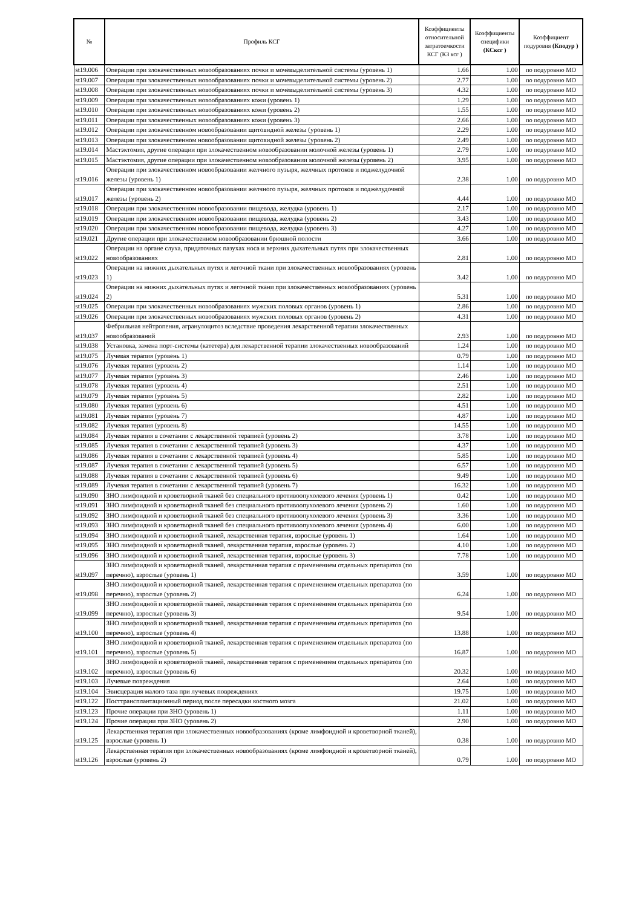| № | Профиль КСГ | Коэффициенты относительной затратоемкости КСГ (КЗ ксг ) | Коэффициенты специфики (КСксг ) | Коэффициент подуровня (Кподур ) |
| --- | --- | --- | --- | --- |
| st19.006 | Операции при злокачественных новообразованиях почки и мочевыделительной системы (уровень 1) | 1.66 | 1.00 | по подуровню МО |
| st19.007 | Операции при злокачественных новообразованиях почки и мочевыделительной системы (уровень 2) | 2.77 | 1.00 | по подуровню МО |
| st19.008 | Операции при злокачественных новообразованиях почки и мочевыделительной системы (уровень 3) | 4.32 | 1.00 | по подуровню МО |
| st19.009 | Операции при злокачественных новообразованиях кожи (уровень 1) | 1.29 | 1.00 | по подуровню МО |
| st19.010 | Операции при злокачественных новообразованиях кожи (уровень 2) | 1.55 | 1.00 | по подуровню МО |
| st19.011 | Операции при злокачественных новообразованиях кожи (уровень 3) | 2.66 | 1.00 | по подуровню МО |
| st19.012 | Операции при злокачественном новообразовании щитовидной железы (уровень 1) | 2.29 | 1.00 | по подуровню МО |
| st19.013 | Операции при злокачественном новообразовании щитовидной железы (уровень 2) | 2.49 | 1.00 | по подуровню МО |
| st19.014 | Мастэктомия, другие операции при злокачественном новообразовании молочной железы (уровень 1) | 2.79 | 1.00 | по подуровню МО |
| st19.015 | Мастэктомия, другие операции при злокачественном новообразовании молочной железы (уровень 2) | 3.95 | 1.00 | по подуровню МО |
| st19.016 | Операции при злокачественном новообразовании желчного пузыря, желчных протоков и поджелудочной железы (уровень 1) | 2.38 | 1.00 | по подуровню МО |
| st19.017 | Операции при злокачественном новообразовании желчного пузыря, желчных протоков и поджелудочной железы (уровень 2) | 4.44 | 1.00 | по подуровню МО |
| st19.018 | Операции при злокачественном новообразовании пищевода, желудка (уровень 1) | 2.17 | 1.00 | по подуровню МО |
| st19.019 | Операции при злокачественном новообразовании пищевода, желудка (уровень 2) | 3.43 | 1.00 | по подуровню МО |
| st19.020 | Операции при злокачественном новообразовании пищевода, желудка (уровень 3) | 4.27 | 1.00 | по подуровню МО |
| st19.021 | Другие операции при злокачественном новообразовании брюшной полости | 3.66 | 1.00 | по подуровню МО |
| st19.022 | Операции на органе слуха, придаточных пазухах носа и верхних дыхательных путях при злокачественных новообразованиях | 2.81 | 1.00 | по подуровню МО |
| st19.023 | Операции на нижних дыхательных путях и легочной ткани при злокачественных новообразованиях (уровень 1) | 3.42 | 1.00 | по подуровню МО |
| st19.024 | Операции на нижних дыхательных путях и легочной ткани при злокачественных новообразованиях (уровень 2) | 5.31 | 1.00 | по подуровню МО |
| st19.025 | Операции при злокачественных новообразованиях мужских половых органов (уровень 1) | 2.86 | 1.00 | по подуровню МО |
| st19.026 | Операции при злокачественных новообразованиях мужских половых органов (уровень 2) | 4.31 | 1.00 | по подуровню МО |
| st19.037 | Фебрильная нейтропения, агранулоцитоз вследствие проведения лекарственной терапии злокачественных новообразований | 2.93 | 1.00 | по подуровню МО |
| st19.038 | Установка, замена порт-системы (катетера) для лекарственной терапии злокачественных новообразований | 1.24 | 1.00 | по подуровню МО |
| st19.075 | Лучевая терапия (уровень 1) | 0.79 | 1.00 | по подуровню МО |
| st19.076 | Лучевая терапия (уровень 2) | 1.14 | 1.00 | по подуровню МО |
| st19.077 | Лучевая терапия (уровень 3) | 2.46 | 1.00 | по подуровню МО |
| st19.078 | Лучевая терапия (уровень 4) | 2.51 | 1.00 | по подуровню МО |
| st19.079 | Лучевая терапия (уровень 5) | 2.82 | 1.00 | по подуровню МО |
| st19.080 | Лучевая терапия (уровень 6) | 4.51 | 1.00 | по подуровню МО |
| st19.081 | Лучевая терапия (уровень 7) | 4.87 | 1.00 | по подуровню МО |
| st19.082 | Лучевая терапия (уровень 8) | 14.55 | 1.00 | по подуровню МО |
| st19.084 | Лучевая терапия в сочетании с лекарственной терапией (уровень 2) | 3.78 | 1.00 | по подуровню МО |
| st19.085 | Лучевая терапия в сочетании с лекарственной терапией (уровень 3) | 4.37 | 1.00 | по подуровню МО |
| st19.086 | Лучевая терапия в сочетании с лекарственной терапией (уровень 4) | 5.85 | 1.00 | по подуровню МО |
| st19.087 | Лучевая терапия в сочетании с лекарственной терапией (уровень 5) | 6.57 | 1.00 | по подуровню МО |
| st19.088 | Лучевая терапия в сочетании с лекарственной терапией (уровень 6) | 9.49 | 1.00 | по подуровню МО |
| st19.089 | Лучевая терапия в сочетании с лекарственной терапией (уровень 7) | 16.32 | 1.00 | по подуровню МО |
| st19.090 | ЗНО лимфоидной и кроветворной тканей без специального противоопухолевого лечения (уровень 1) | 0.42 | 1.00 | по подуровню МО |
| st19.091 | ЗНО лимфоидной и кроветворной тканей без специального противоопухолевого лечения (уровень 2) | 1.60 | 1.00 | по подуровню МО |
| st19.092 | ЗНО лимфоидной и кроветворной тканей без специального противоопухолевого лечения (уровень 3) | 3.36 | 1.00 | по подуровню МО |
| st19.093 | ЗНО лимфоидной и кроветворной тканей без специального противоопухолевого лечения (уровень 4) | 6.00 | 1.00 | по подуровню МО |
| st19.094 | ЗНО лимфоидной и кроветворной тканей, лекарственная терапия, взрослые (уровень 1) | 1.64 | 1.00 | по подуровню МО |
| st19.095 | ЗНО лимфоидной и кроветворной тканей, лекарственная терапия, взрослые (уровень 2) | 4.10 | 1.00 | по подуровню МО |
| st19.096 | ЗНО лимфоидной и кроветворной тканей, лекарственная терапия, взрослые (уровень 3) | 7.78 | 1.00 | по подуровню МО |
| st19.097 | ЗНО лимфоидной и кроветворной тканей, лекарственная терапия с применением отдельных препаратов (по перечню), взрослые (уровень 1) | 3.59 | 1.00 | по подуровню МО |
| st19.098 | ЗНО лимфоидной и кроветворной тканей, лекарственная терапия с применением отдельных препаратов (по перечню), взрослые (уровень 2) | 6.24 | 1.00 | по подуровню МО |
| st19.099 | ЗНО лимфоидной и кроветворной тканей, лекарственная терапия с применением отдельных препаратов (по перечню), взрослые (уровень 3) | 9.54 | 1.00 | по подуровню МО |
| st19.100 | ЗНО лимфоидной и кроветворной тканей, лекарственная терапия с применением отдельных препаратов (по перечню), взрослые (уровень 4) | 13.88 | 1.00 | по подуровню МО |
| st19.101 | ЗНО лимфоидной и кроветворной тканей, лекарственная терапия с применением отдельных препаратов (по перечню), взрослые (уровень 5) | 16.87 | 1.00 | по подуровню МО |
| st19.102 | ЗНО лимфоидной и кроветворной тканей, лекарственная терапия с применением отдельных препаратов (по перечню), взрослые (уровень 6) | 20.32 | 1.00 | по подуровню МО |
| st19.103 | Лучевые повреждения | 2.64 | 1.00 | по подуровню МО |
| st19.104 | Эвисцерация малого таза при лучевых повреждениях | 19.75 | 1.00 | по подуровню МО |
| st19.122 | Посттрансплантационный период после пересадки костного мозга | 21.02 | 1.00 | по подуровню МО |
| st19.123 | Прочие операции при ЗНО (уровень 1) | 1.11 | 1.00 | по подуровню МО |
| st19.124 | Прочие операции при ЗНО (уровень 2) | 2.90 | 1.00 | по подуровню МО |
| st19.125 | Лекарственная терапия при злокачественных новообразованиях (кроме лимфоидной и кроветворной тканей), взрослые (уровень 1) | 0.38 | 1.00 | по подуровню МО |
| st19.126 | Лекарственная терапия при злокачественных новообразованиях (кроме лимфоидной и кроветворной тканей), взрослые (уровень 2) | 0.79 | 1.00 | по подуровню МО |